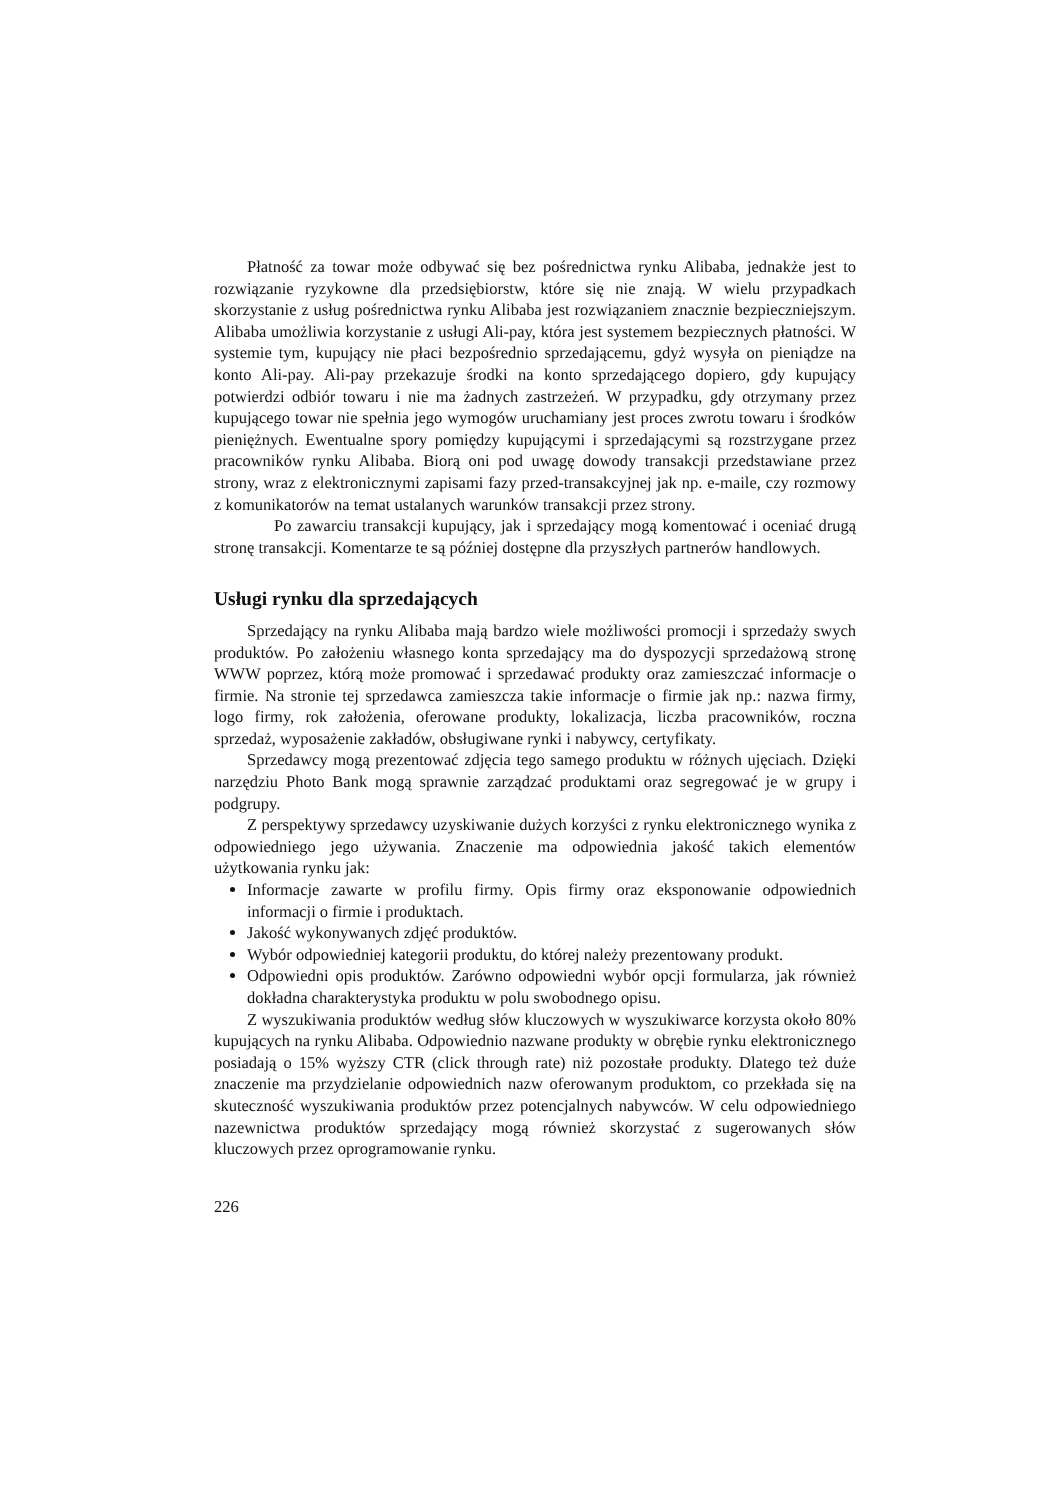Płatność za towar może odbywać się bez pośrednictwa rynku Alibaba, jednakże jest to rozwiązanie ryzykowne dla przedsiębiorstw, które się nie znają. W wielu przypadkach skorzystanie z usług pośrednictwa rynku Alibaba jest rozwiązaniem znacznie bezpieczniejszym. Alibaba umożliwia korzystanie z usługi Ali-pay, która jest systemem bezpiecznych płatności. W systemie tym, kupujący nie płaci bezpośrednio sprzedającemu, gdyż wysyła on pieniądze na konto Ali-pay. Ali-pay przekazuje środki na konto sprzedającego dopiero, gdy kupujący potwierdzi odbiór towaru i nie ma żadnych zastrzeżeń. W przypadku, gdy otrzymany przez kupującego towar nie spełnia jego wymogów uruchamiany jest proces zwrotu towaru i środków pieniężnych. Ewentualne spory pomiędzy kupującymi i sprzedającymi są rozstrzygane przez pracowników rynku Alibaba. Biorą oni pod uwagę dowody transakcji przedstawiane przez strony, wraz z elektronicznymi zapisami fazy przed-transakcyjnej jak np. e-maile, czy rozmowy z komunikatorów na temat ustalanych warunków transakcji przez strony.
Po zawarciu transakcji kupujący, jak i sprzedający mogą komentować i oceniać drugą stronę transakcji. Komentarze te są później dostępne dla przyszłych partnerów handlowych.
Usługi rynku dla sprzedających
Sprzedający na rynku Alibaba mają bardzo wiele możliwości promocji i sprzedaży swych produktów. Po założeniu własnego konta sprzedający ma do dyspozycji sprzedażową stronę WWW poprzez, którą może promować i sprzedawać produkty oraz zamieszczać informacje o firmie. Na stronie tej sprzedawca zamieszcza takie informacje o firmie jak np.: nazwa firmy, logo firmy, rok założenia, oferowane produkty, lokalizacja, liczba pracowników, roczna sprzedaż, wyposażenie zakładów, obsługiwane rynki i nabywcy, certyfikaty.
Sprzedawcy mogą prezentować zdjęcia tego samego produktu w różnych ujęciach. Dzięki narzędziu Photo Bank mogą sprawnie zarządzać produktami oraz segregować je w grupy i podgrupy.
Z perspektywy sprzedawcy uzyskiwanie dużych korzyści z rynku elektronicznego wynika z odpowiedniego jego używania. Znaczenie ma odpowiednia jakość takich elementów użytkowania rynku jak:
Informacje zawarte w profilu firmy. Opis firmy oraz eksponowanie odpowiednich informacji o firmie i produktach.
Jakość wykonywanych zdjęć produktów.
Wybór odpowiedniej kategorii produktu, do której należy prezentowany produkt.
Odpowiedni opis produktów. Zarówno odpowiedni wybór opcji formularza, jak również dokładna charakterystyka produktu w polu swobodnego opisu.
Z wyszukiwania produktów według słów kluczowych w wyszukiwarce korzysta około 80% kupujących na rynku Alibaba. Odpowiednio nazwane produkty w obrębie rynku elektronicznego posiadają o 15% wyższy CTR (click through rate) niż pozostałe produkty. Dlatego też duże znaczenie ma przydzielanie odpowiednich nazw oferowanym produktom, co przekłada się na skuteczność wyszukiwania produktów przez potencjalnych nabywców. W celu odpowiedniego nazewnictwa produktów sprzedający mogą również skorzystać z sugerowanych słów kluczowych przez oprogramowanie rynku.
226